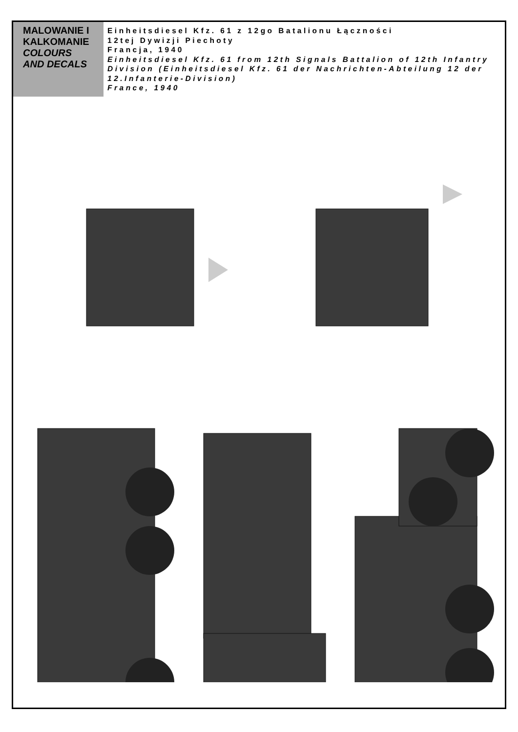MALOWANIE I KALKOMANIE
COLOURS AND DECALS
Einheitsdiesel Kfz. 61 z 12go Batalionu Łączności
12tej Dywizji Piechoty
Francja, 1940
Einheitsdiesel Kfz. 61 from 12th Signals Battalion of 12th Infantry Division (Einheitsdiesel Kfz. 61 der Nachrichten-Abteilung 12 der 12.Infanterie-Division)
France, 1940